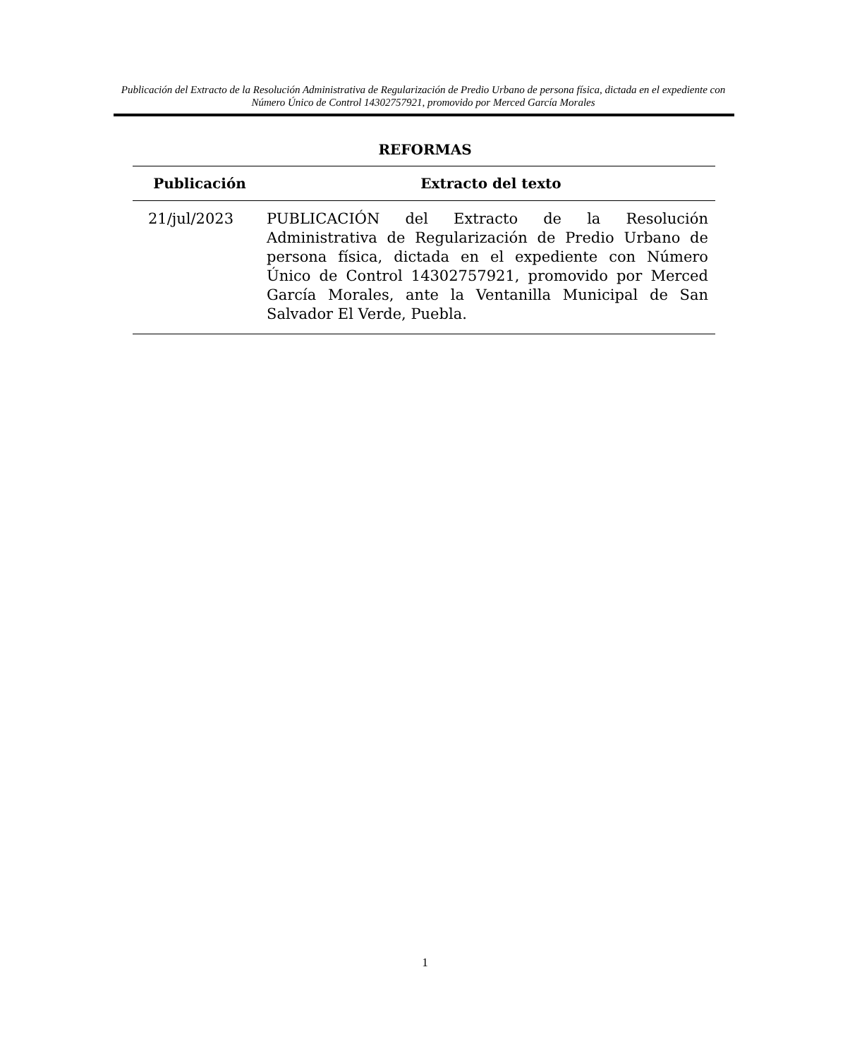Publicación del Extracto de la Resolución Administrativa de Regularización de Predio Urbano de persona física, dictada en el expediente con Número Único de Control 14302757921, promovido por Merced García Morales
REFORMAS
| Publicación | Extracto del texto |
| --- | --- |
| 21/jul/2023 | PUBLICACIÓN del Extracto de la Resolución Administrativa de Regularización de Predio Urbano de persona física, dictada en el expediente con Número Único de Control 14302757921, promovido por Merced García Morales, ante la Ventanilla Municipal de San Salvador El Verde, Puebla. |
1